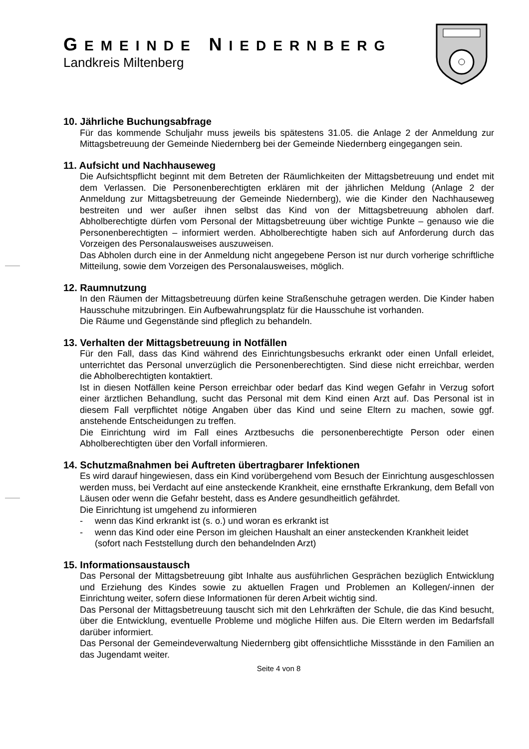GEMEINDE NIEDERNBERG
Landkreis Miltenberg
10. Jährliche Buchungsabfrage
Für das kommende Schuljahr muss jeweils bis spätestens 31.05. die Anlage 2 der Anmeldung zur Mittagsbetreuung der Gemeinde Niedernberg bei der Gemeinde Niedernberg eingegangen sein.
11. Aufsicht und Nachhauseweg
Die Aufsichtspflicht beginnt mit dem Betreten der Räumlichkeiten der Mittagsbetreuung und endet mit dem Verlassen. Die Personenberechtigten erklären mit der jährlichen Meldung (Anlage 2 der Anmeldung zur Mittagsbetreuung der Gemeinde Niedernberg), wie die Kinder den Nachhauseweg bestreiten und wer außer ihnen selbst das Kind von der Mittagsbetreuung abholen darf. Abholberechtigte dürfen vom Personal der Mittagsbetreuung über wichtige Punkte – genauso wie die Personenberechtigten – informiert werden. Abholberechtigte haben sich auf Anforderung durch das Vorzeigen des Personalausweises auszuweisen.
Das Abholen durch eine in der Anmeldung nicht angegebene Person ist nur durch vorherige schriftliche Mitteilung, sowie dem Vorzeigen des Personalausweises, möglich.
12. Raumnutzung
In den Räumen der Mittagsbetreuung dürfen keine Straßenschuhe getragen werden. Die Kinder haben Hausschuhe mitzubringen. Ein Aufbewahrungsplatz für die Hausschuhe ist vorhanden.
Die Räume und Gegenstände sind pfleglich zu behandeln.
13. Verhalten der Mittagsbetreuung in Notfällen
Für den Fall, dass das Kind während des Einrichtungsbesuchs erkrankt oder einen Unfall erleidet, unterrichtet das Personal unverzüglich die Personenberechtigten. Sind diese nicht erreichbar, werden die Abholberechtigten kontaktiert.
Ist in diesen Notfällen keine Person erreichbar oder bedarf das Kind wegen Gefahr in Verzug sofort einer ärztlichen Behandlung, sucht das Personal mit dem Kind einen Arzt auf. Das Personal ist in diesem Fall verpflichtet nötige Angaben über das Kind und seine Eltern zu machen, sowie ggf. anstehende Entscheidungen zu treffen.
Die Einrichtung wird im Fall eines Arztbesuchs die personenberechtigte Person oder einen Abholberechtigten über den Vorfall informieren.
14. Schutzmaßnahmen bei Auftreten übertragbarer Infektionen
Es wird darauf hingewiesen, dass ein Kind vorübergehend vom Besuch der Einrichtung ausgeschlossen werden muss, bei Verdacht auf eine ansteckende Krankheit, eine ernsthafte Erkrankung, dem Befall von Läusen oder wenn die Gefahr besteht, dass es Andere gesundheitlich gefährdet.
Die Einrichtung ist umgehend zu informieren
- wenn das Kind erkrankt ist (s. o.) und woran es erkrankt ist
- wenn das Kind oder eine Person im gleichen Haushalt an einer ansteckenden Krankheit leidet (sofort nach Feststellung durch den behandelnden Arzt)
15. Informationsaustausch
Das Personal der Mittagsbetreuung gibt Inhalte aus ausführlichen Gesprächen bezüglich Entwicklung und Erziehung des Kindes sowie zu aktuellen Fragen und Problemen an Kollegen/-innen der Einrichtung weiter, sofern diese Informationen für deren Arbeit wichtig sind.
Das Personal der Mittagsbetreuung tauscht sich mit den Lehrkräften der Schule, die das Kind besucht, über die Entwicklung, eventuelle Probleme und mögliche Hilfen aus. Die Eltern werden im Bedarfsfall darüber informiert.
Das Personal der Gemeindeverwaltung Niedernberg gibt offensichtliche Missstände in den Familien an das Jugendamt weiter.
Seite 4 von 8